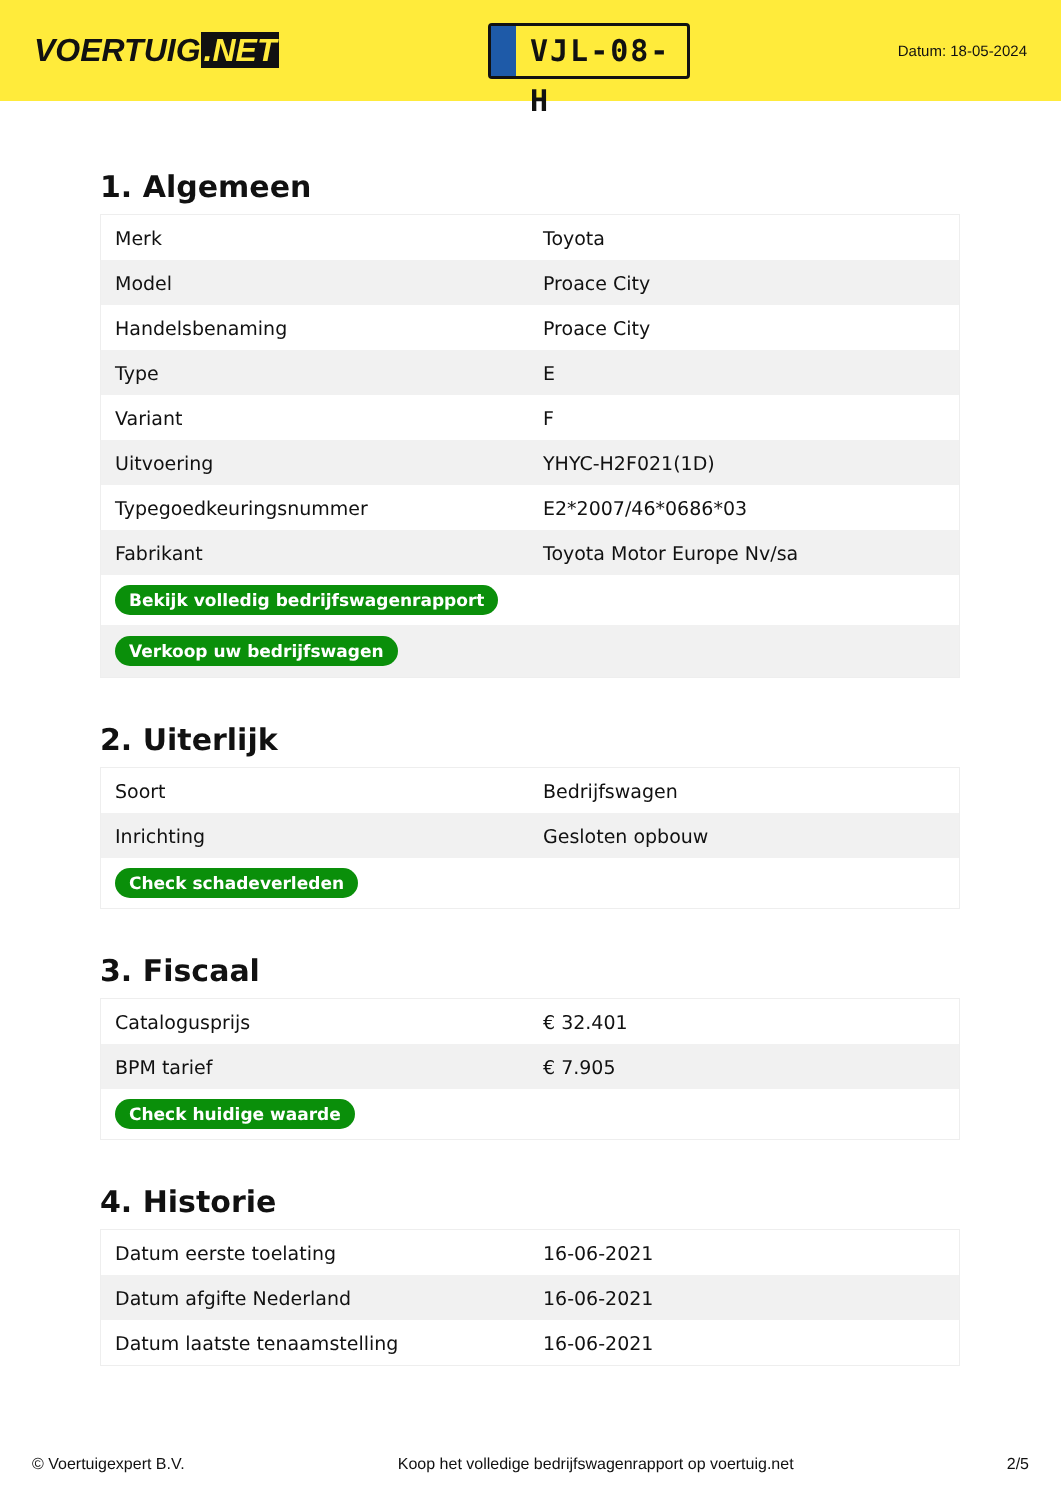VOERTUIG.NET
VJL-08-H
Datum: 18-05-2024
1. Algemeen
| Merk | Toyota |
| Model | Proace City |
| Handelsbenaming | Proace City |
| Type | E |
| Variant | F |
| Uitvoering | YHYC-H2F021(1D) |
| Typegoedkeuringsnummer | E2*2007/46*0686*03 |
| Fabrikant | Toyota Motor Europe Nv/sa |
| Bekijk volledig bedrijfswagenrapport | |
| Verkoop uw bedrijfswagen | |
2. Uiterlijk
| Soort | Bedrijfswagen |
| Inrichting | Gesloten opbouw |
| Check schadeverleden | |
3. Fiscaal
| Catalogusprijs | € 32.401 |
| BPM tarief | € 7.905 |
| Check huidige waarde | |
4. Historie
| Datum eerste toelating | 16-06-2021 |
| Datum afgifte Nederland | 16-06-2021 |
| Datum laatste tenaamstelling | 16-06-2021 |
© Voertuigexpert B.V. Koop het volledige bedrijfswagenrapport op voertuig.net 2/5